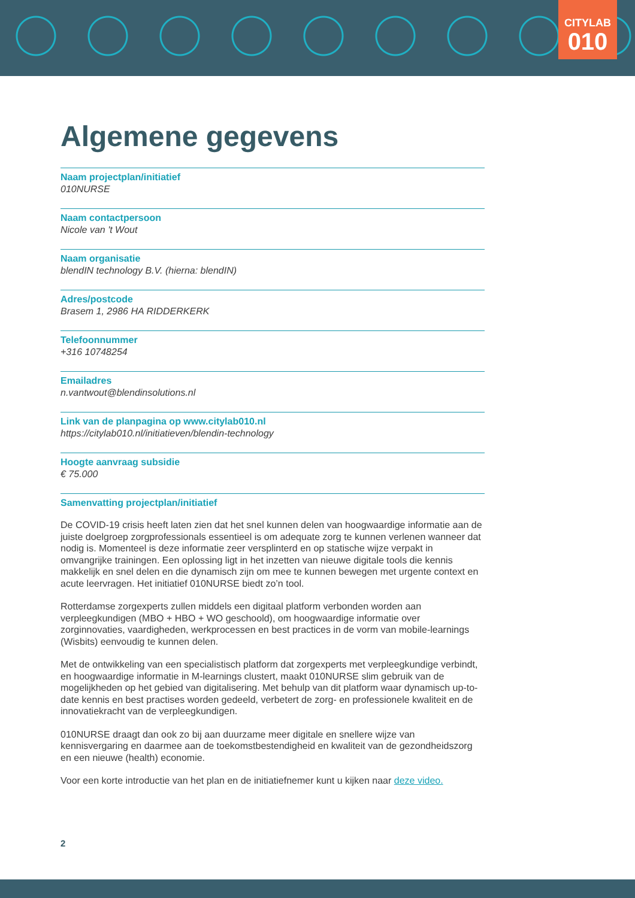CITYLAB
010
Algemene gegevens
Naam projectplan/initiatief
010NURSE
Naam contactpersoon
Nicole van 't Wout
Naam organisatie
blendIN technology B.V. (hierna: blendIN)
Adres/postcode
Brasem 1, 2986 HA RIDDERKERK
Telefoonnummer
+316 10748254
Emailadres
n.vantwout@blendinsolutions.nl
Link van de planpagina op www.citylab010.nl
https://citylab010.nl/initiatieven/blendin-technology
Hoogte aanvraag subsidie
€ 75.000
Samenvatting projectplan/initiatief
De COVID-19 crisis heeft laten zien dat het snel kunnen delen van hoogwaardige informatie aan de juiste doelgroep zorgprofessionals essentieel is om adequate zorg te kunnen verlenen wanneer dat nodig is. Momenteel is deze informatie zeer versplinterd en op statische wijze verpakt in omvangrijke trainingen. Een oplossing ligt in het inzetten van nieuwe digitale tools die kennis makkelijk en snel delen en die dynamisch zijn om mee te kunnen bewegen met urgente context en acute leervragen. Het initiatief 010NURSE biedt zo’n tool.
Rotterdamse zorgexperts zullen middels een digitaal platform verbonden worden aan verpleegkundigen (MBO + HBO + WO geschoold), om hoogwaardige informatie over zorginnovaties, vaardigheden, werkprocessen en best practices in de vorm van mobile-learnings (Wisbits) eenvoudig te kunnen delen.
Met de ontwikkeling van een specialistisch platform dat zorgexperts met verpleegkundige verbindt, en hoogwaardige informatie in M-learnings clustert, maakt 010NURSE slim gebruik van de mogelijkheden op het gebied van digitalisering. Met behulp van dit platform waar dynamisch up-to-date kennis en best practises worden gedeeld, verbetert de zorg- en professionele kwaliteit en de innovatiekracht van de verpleegkundigen.
010NURSE draagt dan ook zo bij aan duurzame meer digitale en snellere wijze van kennisvergaring en daarmee aan de toekomstbestendigheid en kwaliteit van de gezondheidszorg en een nieuwe (health) economie.
Voor een korte introductie van het plan en de initiatiefnemer kunt u kijken naar deze video.
2